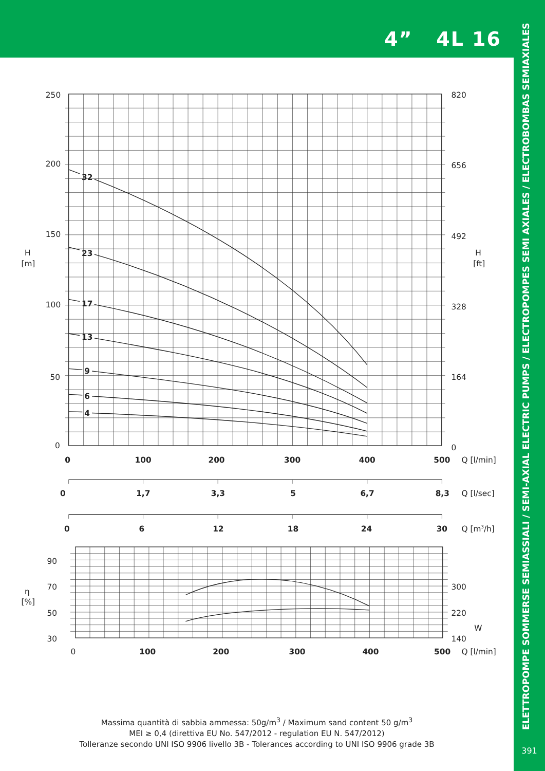4” 4L 16
ELETTROPOMPE SOMMERSE SEMIASSIALI / SEMI-AXIAL ELECTRIC PUMPS / ELECTROPOMPES SEMI AXIALES / ELECTROBOMBAS SEMIAXIALES
391
32
23
17
13
9
6
4
250
200
150
100
50
0
H
[m]
820
656
492
328
164
0
H
[ft]
0
100
200
300
400
500
Q [l/min]
0
1,7
3,3
5
6,7
8,3
Q [l/sec]
0
6
12
18
24
30
Q [m3/h]
90
70
50
30
η
[%]
300
220
140
W
0
100
200
300
400
500
Q [l/min]
Massima quantità di sabbia ammessa: 50g/m<sup>3</sup> / Maximum sand content 50 g/m<sup>3</sup>
MEI ≥ 0,4 (direttiva EU No. 547/2012 - regulation EU N. 547/2012)
Tolleranze secondo UNI ISO 9906 livello 3B - Tolerances according to UNI ISO 9906 grade 3B